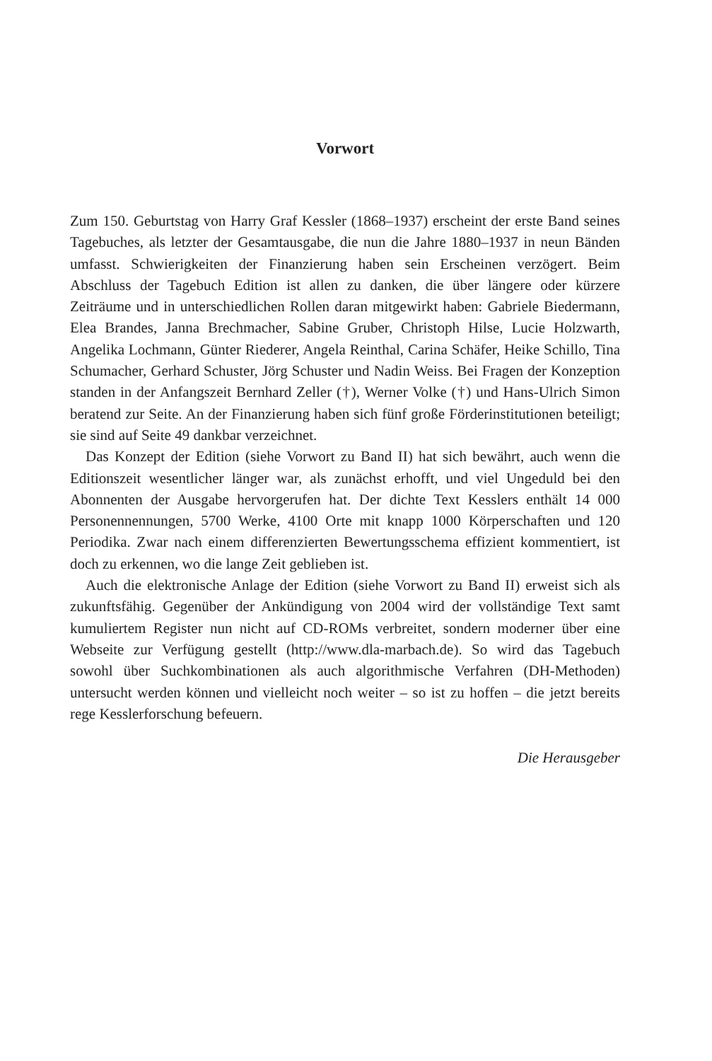Vorwort
Zum 150. Geburtstag von Harry Graf Kessler (1868–1937) erscheint der erste Band seines Tagebuches, als letzter der Gesamtausgabe, die nun die Jahre 1880–1937 in neun Bänden umfasst. Schwierigkeiten der Finanzierung haben sein Erscheinen verzögert. Beim Abschluss der Tagebuch Edition ist allen zu danken, die über längere oder kürzere Zeiträume und in unterschiedlichen Rollen daran mitgewirkt haben: Gabriele Biedermann, Elea Brandes, Janna Brechmacher, Sabine Gruber, Christoph Hilse, Lucie Holzwarth, Angelika Lochmann, Günter Riederer, Angela Reinthal, Carina Schäfer, Heike Schillo, Tina Schumacher, Gerhard Schuster, Jörg Schuster und Nadin Weiss. Bei Fragen der Konzeption standen in der Anfangszeit Bernhard Zeller (†), Werner Volke (†) und Hans-Ulrich Simon beratend zur Seite. An der Finanzierung haben sich fünf große Förderinstitutionen beteiligt; sie sind auf Seite 49 dankbar verzeichnet.
Das Konzept der Edition (siehe Vorwort zu Band II) hat sich bewährt, auch wenn die Editionszeit wesentlicher länger war, als zunächst erhofft, und viel Ungeduld bei den Abonnenten der Ausgabe hervorgerufen hat. Der dichte Text Kesslers enthält 14 000 Personennennungen, 5700 Werke, 4100 Orte mit knapp 1000 Körperschaften und 120 Periodika. Zwar nach einem differenzierten Bewertungsschema effizient kommentiert, ist doch zu erkennen, wo die lange Zeit geblieben ist.
Auch die elektronische Anlage der Edition (siehe Vorwort zu Band II) erweist sich als zukunftsfähig. Gegenüber der Ankündigung von 2004 wird der vollständige Text samt kumuliertem Register nun nicht auf CD-ROMs verbreitet, sondern moderner über eine Webseite zur Verfügung gestellt (http://www.dla-marbach.de). So wird das Tagebuch sowohl über Suchkombinationen als auch algorithmische Verfahren (DH-Methoden) untersucht werden können und vielleicht noch weiter – so ist zu hoffen – die jetzt bereits rege Kesslerforschung befeuern.
Die Herausgeber